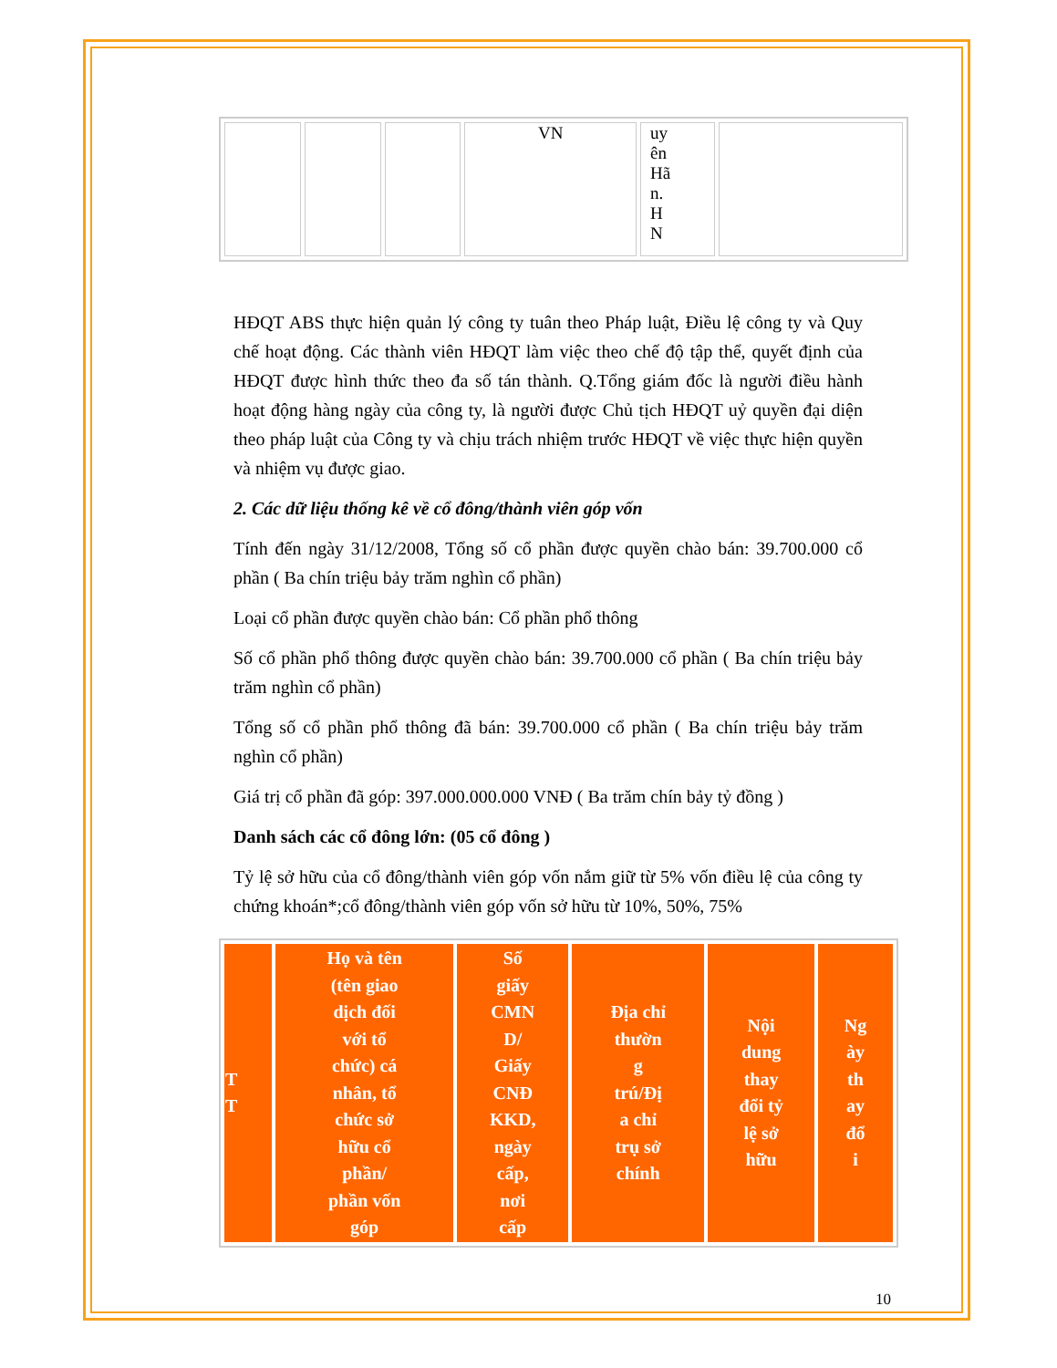| | | | VN | uy ên Hã n. H N | |
HĐQT ABS thực hiện quản lý công ty tuân theo Pháp luật, Điều lệ công ty và Quy chế hoạt động. Các thành viên HĐQT làm việc theo chế độ tập thể, quyết định của HĐQT được hình thức theo đa số tán thành. Q.Tổng giám đốc là người điều hành hoạt động hàng ngày của công ty, là người được Chủ tịch HĐQT uỷ quyền đại diện theo pháp luật của Công ty và chịu trách nhiệm trước HĐQT về việc thực hiện quyền và nhiệm vụ được giao.
2. Các dữ liệu thống kê về cổ đông/thành viên góp vốn
Tính đến ngày 31/12/2008, Tổng số cổ phần được quyền chào bán: 39.700.000 cổ phần ( Ba chín triệu bảy trăm nghìn cổ phần)
Loại cổ phần được quyền chào bán: Cổ phần phổ thông
Số cổ phần phổ thông được quyền chào bán: 39.700.000 cổ phần ( Ba chín triệu bảy trăm nghìn cổ phần)
Tổng số cổ phần phổ thông đã bán: 39.700.000 cổ phần ( Ba chín triệu bảy trăm nghìn cổ phần)
Giá trị cổ phần đã góp: 397.000.000.000 VNĐ ( Ba trăm chín bảy tỷ đồng )
Danh sách các cổ đông lớn: (05 cổ đông )
Tỷ lệ sở hữu của cổ đông/thành viên góp vốn nắm giữ từ 5% vốn điều lệ của công ty chứng khoán*;cổ đông/thành viên góp vốn sở hữu từ 10%, 50%, 75%
| T T | Họ và tên (tên giao dịch đối với tổ chức) cá nhân, tổ chức sở hữu cổ phần/ phần vốn góp | Số giấy CMN D/ Giấy CNĐ KKD, ngày cấp, nơi cấp | Địa chỉ thườn g trú/Đị a chỉ trụ sở chính | Nội dung thay đổi tỷ lệ sở hữu | Ng ày th ay đổ i |
| --- | --- | --- | --- | --- | --- |
10